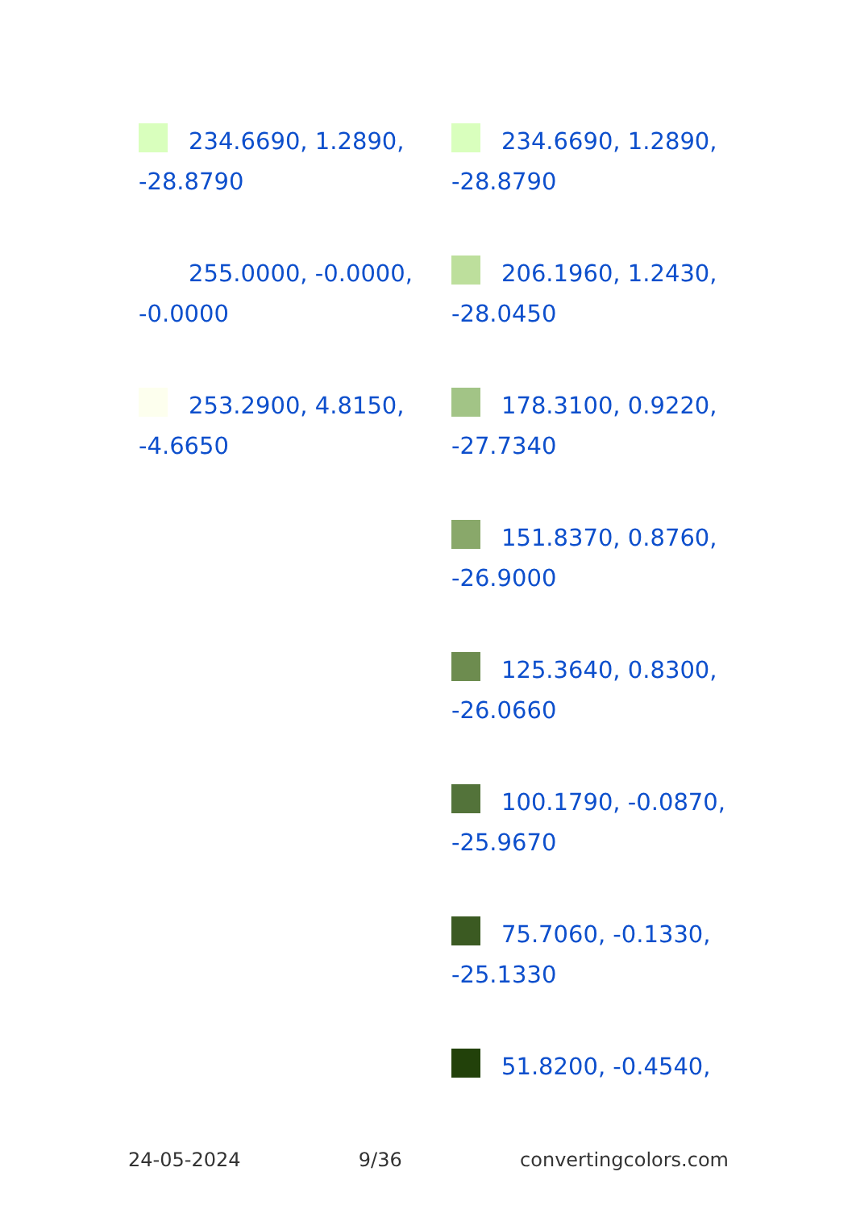234.6690, 1.2890, -28.8790
255.0000, -0.0000, -0.0000
253.2900, 4.8150, -4.6650
234.6690, 1.2890, -28.8790
206.1960, 1.2430, -28.0450
178.3100, 0.9220, -27.7340
151.8370, 0.8760, -26.9000
125.3640, 0.8300, -26.0660
100.1790, -0.0870, -25.9670
75.7060, -0.1330, -25.1330
51.8200, -0.4540,
24-05-2024 9/36 convertingcolors.com